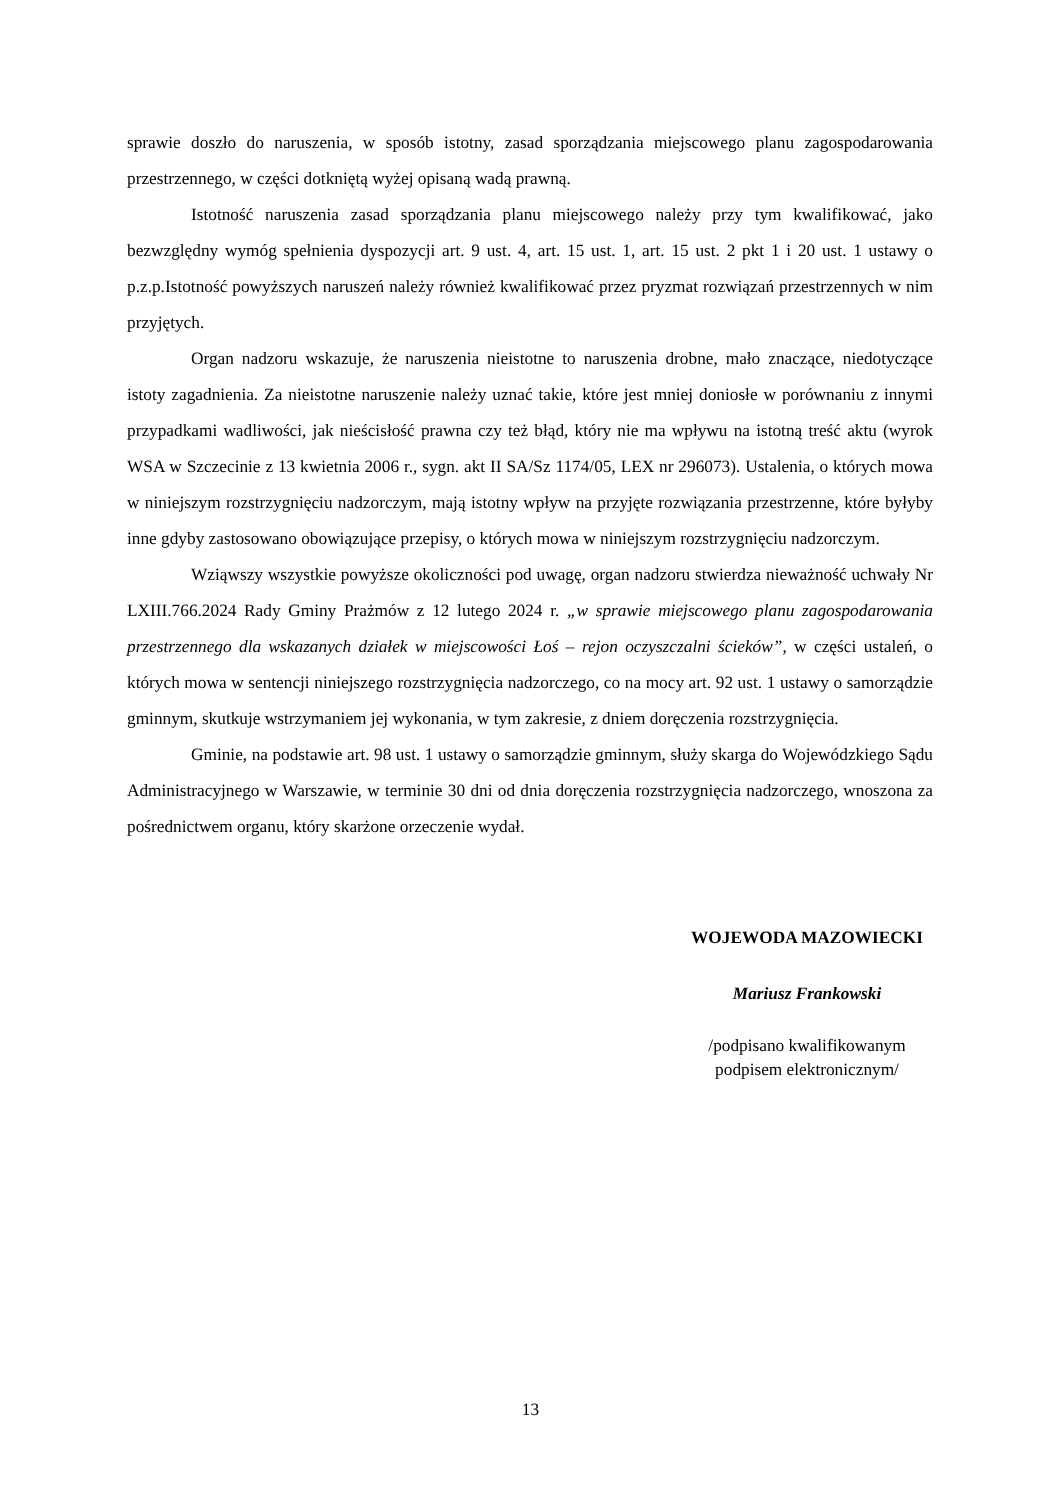sprawie doszło do naruszenia, w sposób istotny, zasad sporządzania miejscowego planu zagospodarowania przestrzennego, w części dotkniętą wyżej opisaną wadą prawną.
Istotność naruszenia zasad sporządzania planu miejscowego należy przy tym kwalifikować, jako bezwzględny wymóg spełnienia dyspozycji art. 9 ust. 4, art. 15 ust. 1, art. 15 ust. 2 pkt 1 i 20 ust. 1 ustawy o p.z.p.Istotność powyższych naruszeń należy również kwalifikować przez pryzmat rozwiązań przestrzennych w nim przyjętych.
Organ nadzoru wskazuje, że naruszenia nieistotne to naruszenia drobne, mało znaczące, niedotyczące istoty zagadnienia. Za nieistotne naruszenie należy uznać takie, które jest mniej doniosłe w porównaniu z innymi przypadkami wadliwości, jak nieścisłość prawna czy też błąd, który nie ma wpływu na istotną treść aktu (wyrok WSA w Szczecinie z 13 kwietnia 2006 r., sygn. akt II SA/Sz 1174/05, LEX nr 296073). Ustalenia, o których mowa w niniejszym rozstrzygnięciu nadzorczym, mają istotny wpływ na przyjęte rozwiązania przestrzenne, które byłyby inne gdyby zastosowano obowiązujące przepisy, o których mowa w niniejszym rozstrzygnięciu nadzorczym.
Wziąwszy wszystkie powyższe okoliczności pod uwagę, organ nadzoru stwierdza nieważność uchwały Nr LXIII.766.2024 Rady Gminy Prażmów z 12 lutego 2024 r. „w sprawie miejscowego planu zagospodarowania przestrzennego dla wskazanych działek w miejscowości Łoś – rejon oczyszczalni ścieków”, w części ustaleń, o których mowa w sentencji niniejszego rozstrzygnięcia nadzorczego, co na mocy art. 92 ust. 1 ustawy o samorządzie gminnym, skutkuje wstrzymaniem jej wykonania, w tym zakresie, z dniem doręczenia rozstrzygnięcia.
Gminie, na podstawie art. 98 ust. 1 ustawy o samorządzie gminnym, służy skarga do Wojewódzkiego Sądu Administracyjnego w Warszawie, w terminie 30 dni od dnia doręczenia rozstrzygnięcia nadzorczego, wnoszona za pośrednictwem organu, który skarżone orzeczenie wydał.
WOJEWODA MAZOWIECKI
Mariusz Frankowski
/podpisano kwalifikowanym
podpisem elektronicznym/
13